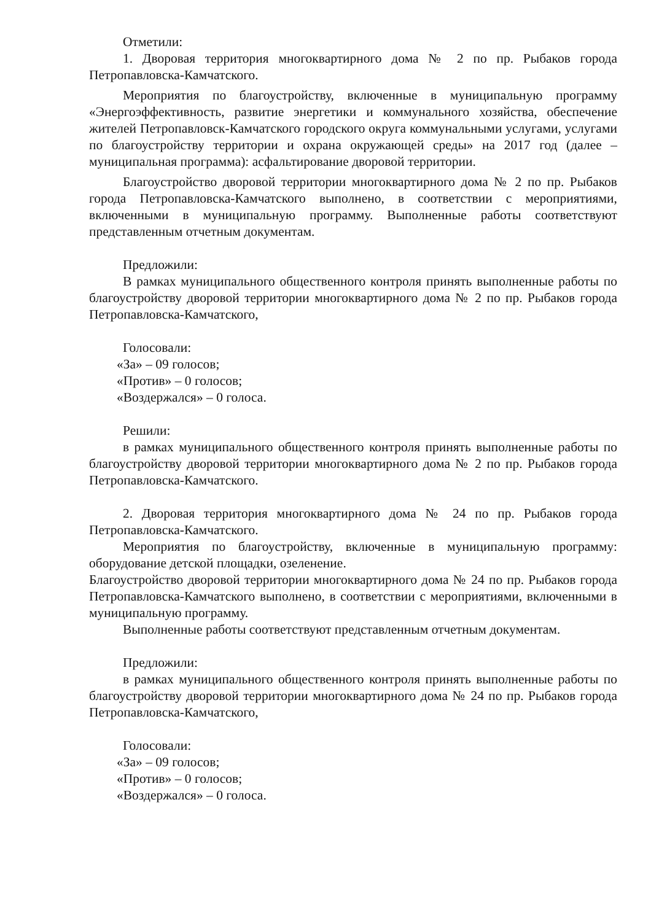Отметили:
1. Дворовая территория многоквартирного дома № 2 по пр. Рыбаков города Петропавловска-Камчатского.
Мероприятия по благоустройству, включенные в муниципальную программу «Энергоэффективность, развитие энергетики и коммунального хозяйства, обеспечение жителей Петропавловск-Камчатского городского округа коммунальными услугами, услугами по благоустройству территории и охрана окружающей среды» на 2017 год (далее – муниципальная программа): асфальтирование дворовой территории.
Благоустройство дворовой территории многоквартирного дома № 2 по пр. Рыбаков города Петропавловска-Камчатского выполнено, в соответствии с мероприятиями, включенными в муниципальную программу. Выполненные работы соответствуют представленным отчетным документам.
Предложили:
В рамках муниципального общественного контроля принять выполненные работы по благоустройству дворовой территории многоквартирного дома № 2 по пр. Рыбаков города Петропавловска-Камчатского,
Голосовали:
«За» – 09 голосов;
«Против» – 0 голосов;
«Воздержался» – 0 голоса.
Решили:
в рамках муниципального общественного контроля принять выполненные работы по благоустройству дворовой территории многоквартирного дома № 2 по пр. Рыбаков города Петропавловска-Камчатского.
2. Дворовая территория многоквартирного дома № 24 по пр. Рыбаков города Петропавловска-Камчатского.
Мероприятия по благоустройству, включенные в муниципальную программу: оборудование детской площадки, озеленение.
Благоустройство дворовой территории многоквартирного дома № 24 по пр. Рыбаков города Петропавловска-Камчатского выполнено, в соответствии с мероприятиями, включенными в муниципальную программу.
Выполненные работы соответствуют представленным отчетным документам.
Предложили:
в рамках муниципального общественного контроля принять выполненные работы по благоустройству дворовой территории многоквартирного дома № 24 по пр. Рыбаков города Петропавловска-Камчатского,
Голосовали:
«За» – 09 голосов;
«Против» – 0 голосов;
«Воздержался» – 0 голоса.